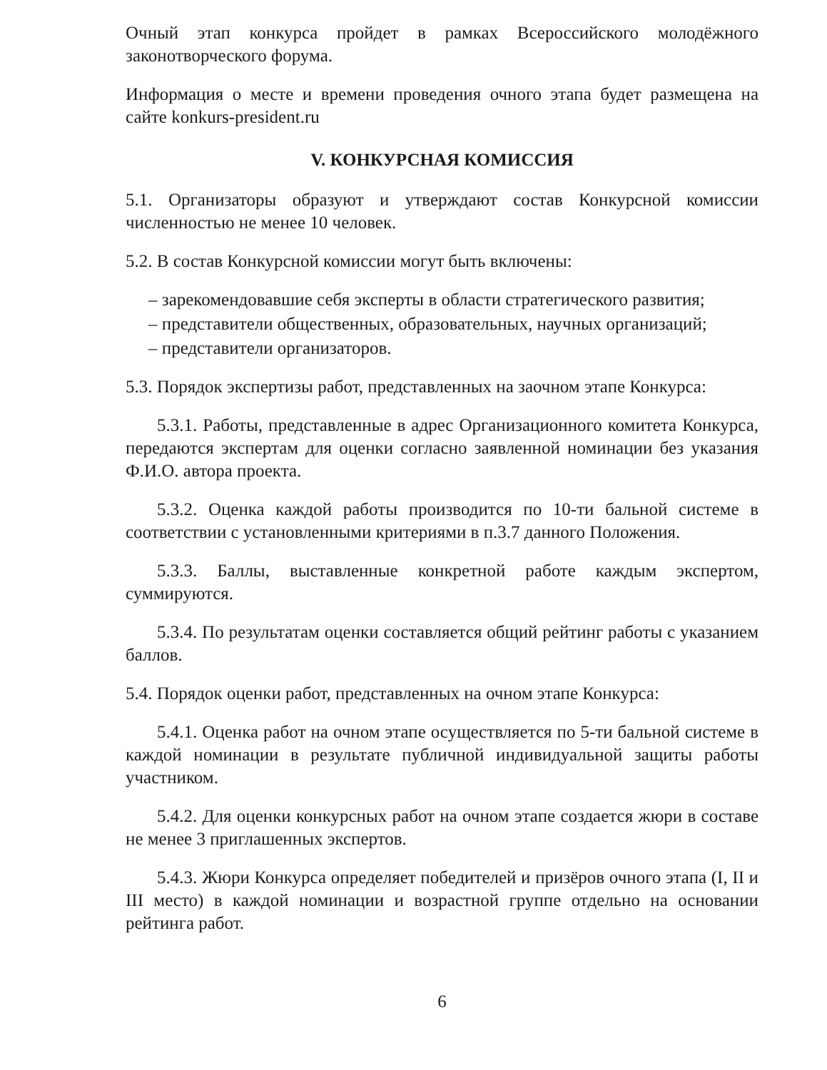Очный этап конкурса пройдет в рамках Всероссийского молодёжного законотворческого форума.
Информация о месте и времени проведения очного этапа будет размещена на сайте konkurs-president.ru
V. КОНКУРСНАЯ КОМИССИЯ
5.1. Организаторы образуют и утверждают состав Конкурсной комиссии численностью не менее 10 человек.
5.2. В состав Конкурсной комиссии могут быть включены:
– зарекомендовавшие себя эксперты в области стратегического развития;
– представители общественных, образовательных, научных организаций;
– представители организаторов.
5.3. Порядок экспертизы работ, представленных на заочном этапе Конкурса:
5.3.1. Работы, представленные в адрес Организационного комитета Конкурса, передаются экспертам для оценки согласно заявленной номинации без указания Ф.И.О. автора проекта.
5.3.2. Оценка каждой работы производится по 10-ти бальной системе в соответствии с установленными критериями в п.3.7 данного Положения.
5.3.3. Баллы, выставленные конкретной работе каждым экспертом, суммируются.
5.3.4. По результатам оценки составляется общий рейтинг работы с указанием баллов.
5.4. Порядок оценки работ, представленных на очном этапе Конкурса:
5.4.1. Оценка работ на очном этапе осуществляется по 5-ти бальной системе в каждой номинации в результате публичной индивидуальной защиты работы участником.
5.4.2. Для оценки конкурсных работ на очном этапе создается жюри в составе не менее 3 приглашенных экспертов.
5.4.3. Жюри Конкурса определяет победителей и призёров очного этапа (I, II и III место) в каждой номинации и возрастной группе отдельно на основании рейтинга работ.
6